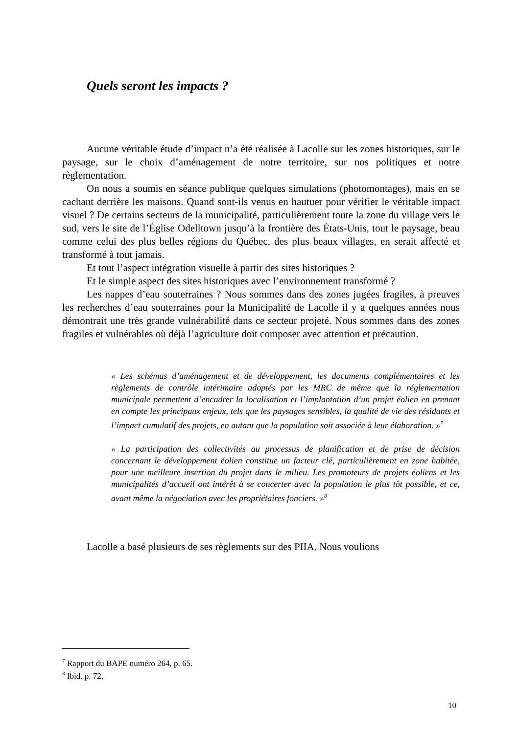Quels seront les impacts ?
Aucune véritable étude d’impact n’a été réalisée à Lacolle sur les zones historiques, sur le paysage, sur le choix d’aménagement de notre territoire, sur nos politiques et notre règlementation.
On nous a soumis en séance publique quelques simulations (photomontages), mais en se cachant derrière les maisons. Quand sont-ils venus en hautuer pour vérifier le véritable impact visuel ? De certains secteurs de la municipalité, particulièrement toute la zone du village vers le sud, vers le site de l’Église Odelltown jusqu’à la frontière des États-Unis, tout le paysage, beau comme celui des plus belles régions du Québec, des plus beaux villages, en serait affecté et transformé à tout jamais.
Et tout l’aspect intégration visuelle à partir des sites historiques ?
Et le simple aspect des sites historiques avec l’environnement transformé ?
Les nappes d’eau souterraines ? Nous sommes dans des zones jugées fragiles, à preuves les recherches d’eau souterraines pour la Municipalité de Lacolle il y a quelques années nous démontrait une très grande vulnérabilité dans ce secteur projeté. Nous sommes dans des zones fragiles et vulnérables où déjà l’agriculture doit composer avec attention et précaution.
« Les schémas d’aménagement et de développement, les documents complémentaires et les règlements de contrôle intérimaire adoptés par les MRC de même que la réglementation municipale permettent d’encadrer la localisation et l’implantation d’un projet éolien en prenant en compte les principaux enjeux, tels que les paysages sensibles, la qualité de vie des résidants et l’impact cumulatif des projets, en autant que la population soit associée à leur élaboration. »<sup>7</sup>
« La participation des collectivités au processus de planification et de prise de décision concernant le développement éolien constitue un facteur clé, particulièrement en zone habitée, pour une meilleure insertion du projet dans le milieu. Les promoteurs de projets éoliens et les municipalités d’accueil ont intérêt à se concerter avec la population le plus tôt possible, et ce, avant même la négociation avec les propriétaires fonciers. »<sup>8</sup>
Lacolle a basé plusieurs de ses règlements sur des PIIA. Nous voulions
<sup>7</sup> Rapport du BAPE numéro 264, p. 65.
<sup>8</sup> Ibid. p. 72,
10